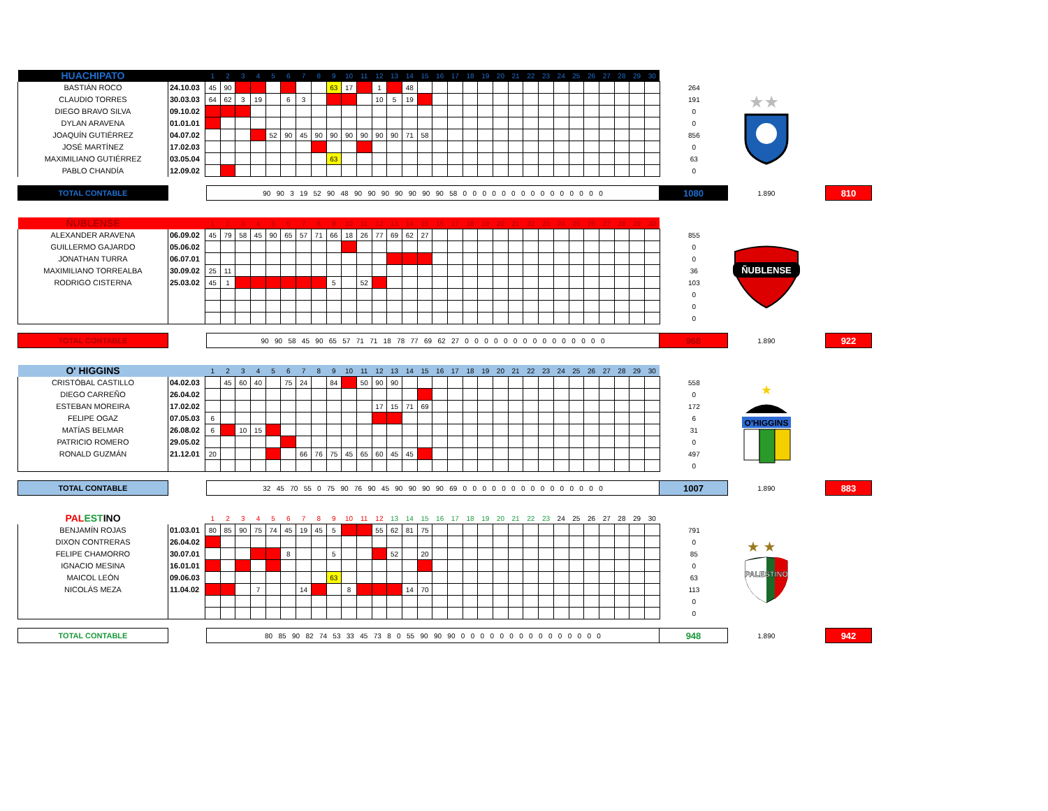| HUACHIPATO | | 1 | 2 | 3 | 4 | 5 | 6 | 7 | 8 | 9 | 10 | 11 | 12 | 13 | 14 | 15 | 16 | 17 | 18 | 19 | 20 | 21 | 22 | 23 | 24 | 25 | 26 | 27 | 28 | 29 | 30 | | |
| --- | --- | --- | --- | --- | --- | --- | --- | --- | --- | --- | --- | --- | --- | --- | --- | --- | --- | --- | --- | --- | --- | --- | --- | --- | --- | --- | --- | --- | --- | --- | --- | --- | --- |
| BASTIÁN ROCO | 24.10.03 | 45 | 90 | | | | | | | 63 | 17 | | 1 | | 48 | | | | | | | | | | | | | | | | | 264 | ★★ |
| CLAUDIO TORRES | 30.03.03 | 64 | 62 | 3 | 19 | | 6 | 3 | | | | | 10 | 5 | 19 | | | | | | | | | | | | | | | | | 191 | |
| DIEGO BRAVO SILVA | 09.10.02 | | | | | | | | | | | | | | | | | | | | | | | | | | | | | | | 0 | |
| DYLAN ARAVENA | 01.01.01 | | | | | | | | | | | | | | | | | | | | | | | | | | | | | | | 0 | |
| JOAQUÍN GUTIÉRREZ | 04.07.02 | | | | | 52 | 90 | 45 | 90 | 90 | 90 | 90 | 90 | 90 | 71 | 58 | | | | | | | | | | | | | | | | 856 | |
| JOSÉ MARTÍNEZ | 17.02.03 | | | | | | | | | | | | | | | | | | | | | | | | | | | | | | | 0 | |
| MAXIMILIANO GUTIÉRREZ | 03.05.04 | | | | | | | | | 63 | | | | | | | | | | | | | | | | | | | | | | 63 | |
| PABLO CHANDÍA | 12.09.02 | | | | | | | | | | | | | | | | | | | | | | | | | | | | | | | 0 | |
| TOTAL CONTABLE | | 90 90 3 19 52 90 48 90 90 90 90 90 90 90 58 0 0 0 0 0 0 0 0 0 0 0 0 0 0 0 | 1080 | 1.890 | | 810 |
| ÑUBLENSE | | 1 | 2 | 3 | 4 | 5 | 6 | 7 | 8 | 9 | 10 | 11 | 12 | 13 | 14 | 15 | 16 | 17 | 18 | 19 | 20 | 21 | 22 | 23 | 24 | 25 | 26 | 27 | 28 | 29 | 30 | | |
| --- | --- | --- | --- | --- | --- | --- | --- | --- | --- | --- | --- | --- | --- | --- | --- | --- | --- | --- | --- | --- | --- | --- | --- | --- | --- | --- | --- | --- | --- | --- | --- | --- | --- |
| ALEXANDER ARAVENA | 06.09.02 | 45 | 79 | 58 | 45 | 90 | 65 | 57 | 71 | 66 | 18 | 26 | 77 | 69 | 62 | 27 | | | | | | | | | | | | | | | | 855 | ÑUBLENSE |
| GUILLERMO GAJARDO | 05.06.02 | | | | | | | | | | | | | | | | | | | | | | | | | | | | | | | 0 | |
| JONATHAN TURRA | 06.07.01 | | | | | | | | | | | | | | | | | | | | | | | | | | | | | | | 0 | |
| MAXIMILIANO TORREALBA | 30.09.02 | 25 | 11 | | | | | | | | | | | | | | | | | | | | | | | | | | | | | 36 | |
| RODRIGO CISTERNA | 25.03.02 | 45 | 1 | | | | | | | 5 | | 52 | | | | | | | | | | | | | | | | | | | | 103 | |
| | | | | | | | | | | | | | | | | | | | | | | | | | | | | | | | | 0 | |
| | | | | | | | | | | | | | | | | | | | | | | | | | | | | | | | | 0 | |
| | | | | | | | | | | | | | | | | | | | | | | | | | | | | | | | | 0 | |
| TOTAL CONTABLE | | 90 90 58 45 90 65 57 71 71 18 78 77 69 62 27 0 0 0 0 0 0 0 0 0 0 0 0 0 0 0 | 968 | 1.890 | | 922 |
| O' HIGGINS | | 1 | 2 | 3 | 4 | 5 | 6 | 7 | 8 | 9 | 10 | 11 | 12 | 13 | 14 | 15 | 16 | 17 | 18 | 19 | 20 | 21 | 22 | 23 | 24 | 25 | 26 | 27 | 28 | 29 | 30 | | |
| --- | --- | --- | --- | --- | --- | --- | --- | --- | --- | --- | --- | --- | --- | --- | --- | --- | --- | --- | --- | --- | --- | --- | --- | --- | --- | --- | --- | --- | --- | --- | --- | --- | --- |
| CRISTÓBAL CASTILLO | 04.02.03 | | 45 | 60 | 40 | | 75 | 24 | | 84 | | 50 | 90 | 90 | | | | | | | | | | | | | | | | | | 558 | ★ O'HIGGINS |
| DIEGO CARREÑO | 26.04.02 | | | | | | | | | | | | | | | | | | | | | | | | | | | | | | | 0 | |
| ESTEBAN MOREIRA | 17.02.02 | | | | | | | | | | | | 17 | 15 | 71 | 69 | | | | | | | | | | | | | | | | 172 | |
| FELIPE OGAZ | 07.05.03 | 6 | | | | | | | | | | | | | | | | | | | | | | | | | | | | | | 6 | |
| MATÍAS BELMAR | 26.08.02 | 6 | | 10 | 15 | | | | | | | | | | | | | | | | | | | | | | | | | | | 31 | |
| PATRICIO ROMERO | 29.05.02 | | | | | | | | | | | | | | | | | | | | | | | | | | | | | | | 0 | |
| RONALD GUZMÁN | 21.12.01 | 20 | | | | | | 66 | 76 | 75 | 45 | 65 | 60 | 45 | 45 | | | | | | | | | | | | | | | | | 497 | |
| | | | | | | | | | | | | | | | | | | | | | | | | | | | | | | | | 0 | |
| TOTAL CONTABLE | | 32 45 70 55 0 75 90 76 90 45 90 90 90 90 69 0 0 0 0 0 0 0 0 0 0 0 0 0 0 0 | 1007 | 1.890 | | 883 |
| PAL EST INO | | 1 | 2 | 3 | 4 | 5 | 6 | 7 | 8 | 9 | 10 | 11 | 12 | 13 | 14 | 15 | 16 | 17 | 18 | 19 | 20 | 21 | 22 | 23 | 24 | 25 | 26 | 27 | 28 | 29 | 30 | | |
| --- | --- | --- | --- | --- | --- | --- | --- | --- | --- | --- | --- | --- | --- | --- | --- | --- | --- | --- | --- | --- | --- | --- | --- | --- | --- | --- | --- | --- | --- | --- | --- | --- | --- |
| BENJAMÍN ROJAS | 01.03.01 | 80 | 85 | 90 | 75 | 74 | 45 | 19 | 45 | 5 | | | 55 | 62 | 81 | 75 | | | | | | | | | | | | | | | | 791 | ★ ★ PALESTINO |
| DIXON CONTRERAS | 26.04.02 | | | | | | | | | | | | | | | | | | | | | | | | | | | | | | | 0 | |
| FELIPE CHAMORRO | 30.07.01 | | | | | | 8 | | | 5 | | | | 52 | | 20 | | | | | | | | | | | | | | | | 85 | |
| IGNACIO MESINA | 16.01.01 | | | | | | | | | | | | | | | | | | | | | | | | | | | | | | | 0 | |
| MAICOL LEÓN | 09.06.03 | | | | | | | | | 63 | | | | | | | | | | | | | | | | | | | | | | 63 | |
| NICOLÁS MEZA | 11.04.02 | | | | 7 | | | 14 | | | 8 | | | | 14 | 70 | | | | | | | | | | | | | | | | 113 | |
| | | | | | | | | | | | | | | | | | | | | | | | | | | | | | | | | 0 | |
| | | | | | | | | | | | | | | | | | | | | | | | | | | | | | | | | 0 | |
| TOTAL CONTABLE | | 80 85 90 82 74 53 33 45 73 8 0 55 90 90 90 0 0 0 0 0 0 0 0 0 0 0 0 0 0 0 | 948 | 1.890 | | 942 |